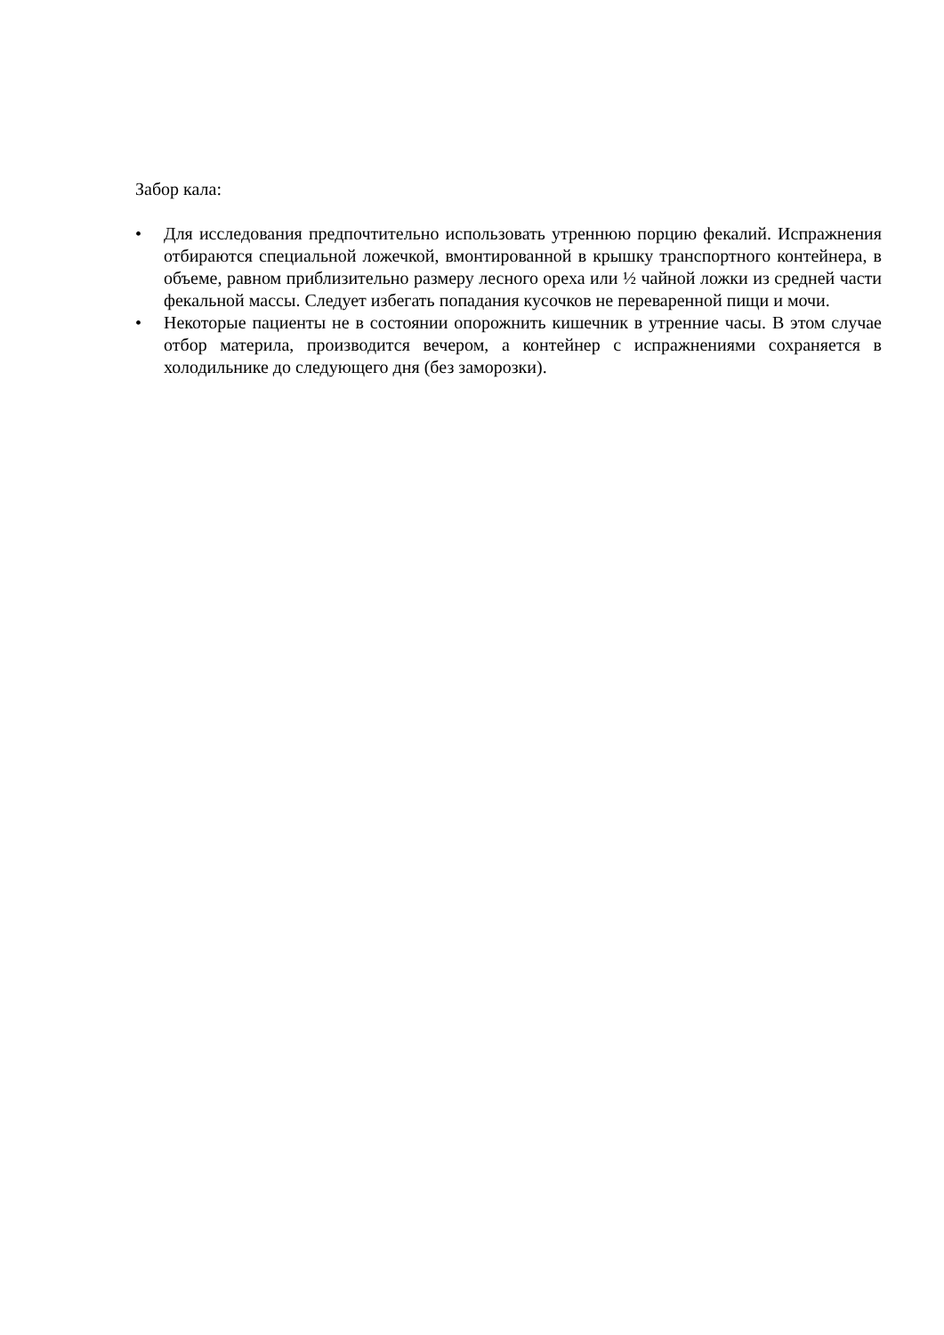Забор кала:
• Для исследования предпочтительно использовать утреннюю порцию фекалий. Испражнения отбираются специальной ложечкой, вмонтированной в крышку транспортного контейнера, в объеме, равном приблизительно размеру лесного ореха или ½ чайной ложки из средней части фекальной массы. Следует избегать попадания кусочков не переваренной пищи и мочи.
• Некоторые пациенты не в состоянии опорожнить кишечник в утренние часы. В этом случае отбор материла, производится вечером, а контейнер с испражнениями сохраняется в холодильнике до следующего дня (без заморозки).